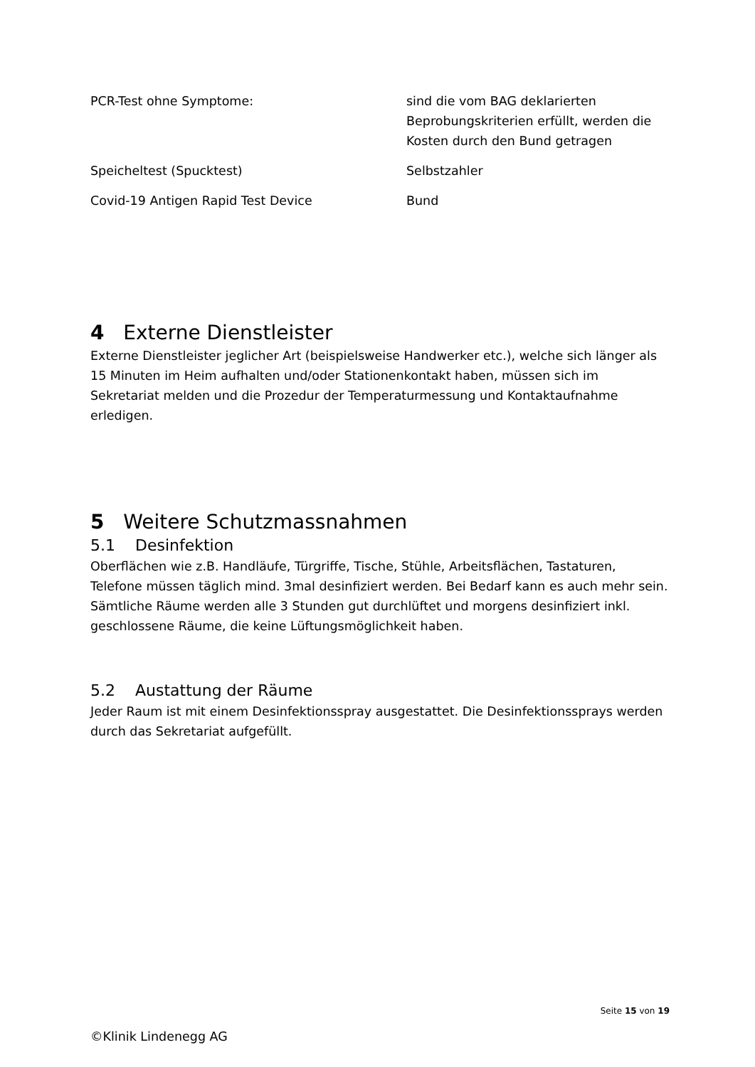| PCR-Test ohne Symptome: | sind die vom BAG deklarierten Beprobungskriterien erfüllt, werden die Kosten durch den Bund getragen |
| Speicheltest (Spucktest) | Selbstzahler |
| Covid-19 Antigen Rapid Test Device | Bund |
4 Externe Dienstleister
Externe Dienstleister jeglicher Art (beispielsweise Handwerker etc.), welche sich länger als 15 Minuten im Heim aufhalten und/oder Stationenkontakt haben, müssen sich im Sekretariat melden und die Prozedur der Temperaturmessung und Kontaktaufnahme erledigen.
5 Weitere Schutzmassnahmen
5.1 Desinfektion
Oberflächen wie z.B. Handläufe, Türgriffe, Tische, Stühle, Arbeitsflächen, Tastaturen, Telefone müssen täglich mind. 3mal desinfiziert werden. Bei Bedarf kann es auch mehr sein. Sämtliche Räume werden alle 3 Stunden gut durchlüftet und morgens desinfiziert inkl. geschlossene Räume, die keine Lüftungsmöglichkeit haben.
5.2 Austattung der Räume
Jeder Raum ist mit einem Desinfektionsspray ausgestattet. Die Desinfektionssprays werden durch das Sekretariat aufgefüllt.
Seite 15 von 19
©Klinik Lindenegg AG